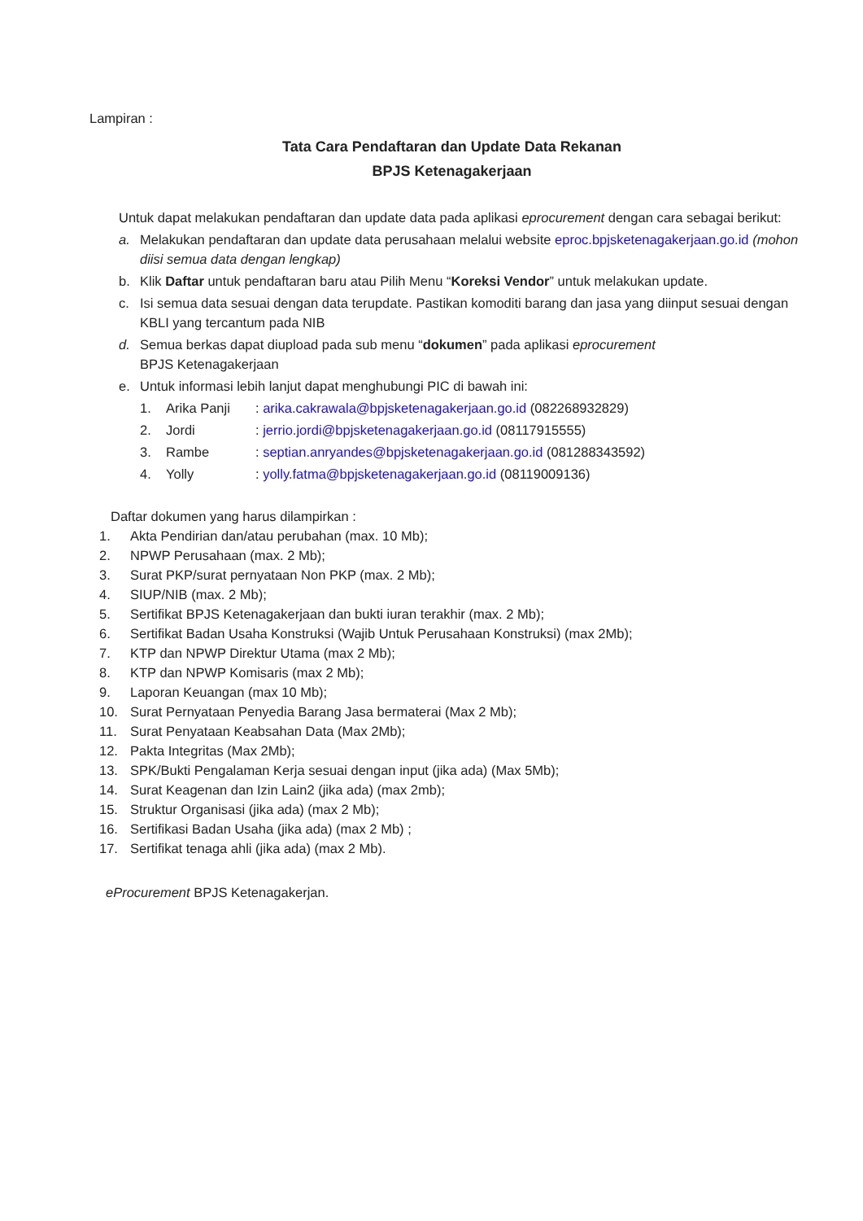Lampiran :
Tata Cara Pendaftaran dan Update Data Rekanan
BPJS Ketenagakerjaan
Untuk dapat melakukan pendaftaran dan update data pada aplikasi eprocurement dengan cara sebagai berikut:
a. Melakukan pendaftaran dan update data perusahaan melalui website eproc.bpjsketenagakerjaan.go.id (mohon diisi semua data dengan lengkap)
b. Klik Daftar untuk pendaftaran baru atau Pilih Menu “Koreksi Vendor” untuk melakukan update.
c. Isi semua data sesuai dengan data terupdate. Pastikan komoditi barang dan jasa yang diinput sesuai dengan KBLI yang tercantum pada NIB
d. Semua berkas dapat diupload pada sub menu “dokumen” pada aplikasi eprocurement
BPJS Ketenagakerjaan
e. Untuk informasi lebih lanjut dapat menghubungi PIC di bawah ini:
1. Arika Panji: arika.cakrawala@bpjsketenagakerjaan.go.id (082268932829)
2. Jordi: jerrio.jordi@bpjsketenagakerjaan.go.id (08117915555)
3. Rambe: septian.anryandes@bpjsketenagakerjaan.go.id (081288343592)
4. Yolly: yolly.fatma@bpjsketenagakerjaan.go.id (08119009136)
Daftar dokumen yang harus dilampirkan :
1. Akta Pendirian dan/atau perubahan (max. 10 Mb);
2. NPWP Perusahaan (max. 2 Mb);
3. Surat PKP/surat pernyataan Non PKP (max. 2 Mb);
4. SIUP/NIB (max. 2 Mb);
5. Sertifikat BPJS Ketenagakerjaan dan bukti iuran terakhir (max. 2 Mb);
6. Sertifikat Badan Usaha Konstruksi (Wajib Untuk Perusahaan Konstruksi) (max 2Mb);
7. KTP dan NPWP Direktur Utama (max 2 Mb);
8. KTP dan NPWP Komisaris (max 2 Mb);
9. Laporan Keuangan (max 10 Mb);
10. Surat Pernyataan Penyedia Barang Jasa bermaterai (Max 2 Mb);
11. Surat Penyataan Keabsahan Data (Max 2Mb);
12. Pakta Integritas (Max 2Mb);
13. SPK/Bukti Pengalaman Kerja sesuai dengan input (jika ada) (Max 5Mb);
14. Surat Keagenan dan Izin Lain2 (jika ada) (max 2mb);
15. Struktur Organisasi (jika ada) (max 2 Mb);
16. Sertifikasi Badan Usaha (jika ada) (max 2 Mb) ;
17. Sertifikat tenaga ahli (jika ada) (max 2 Mb).
eProcurement BPJS Ketenagakerjan.